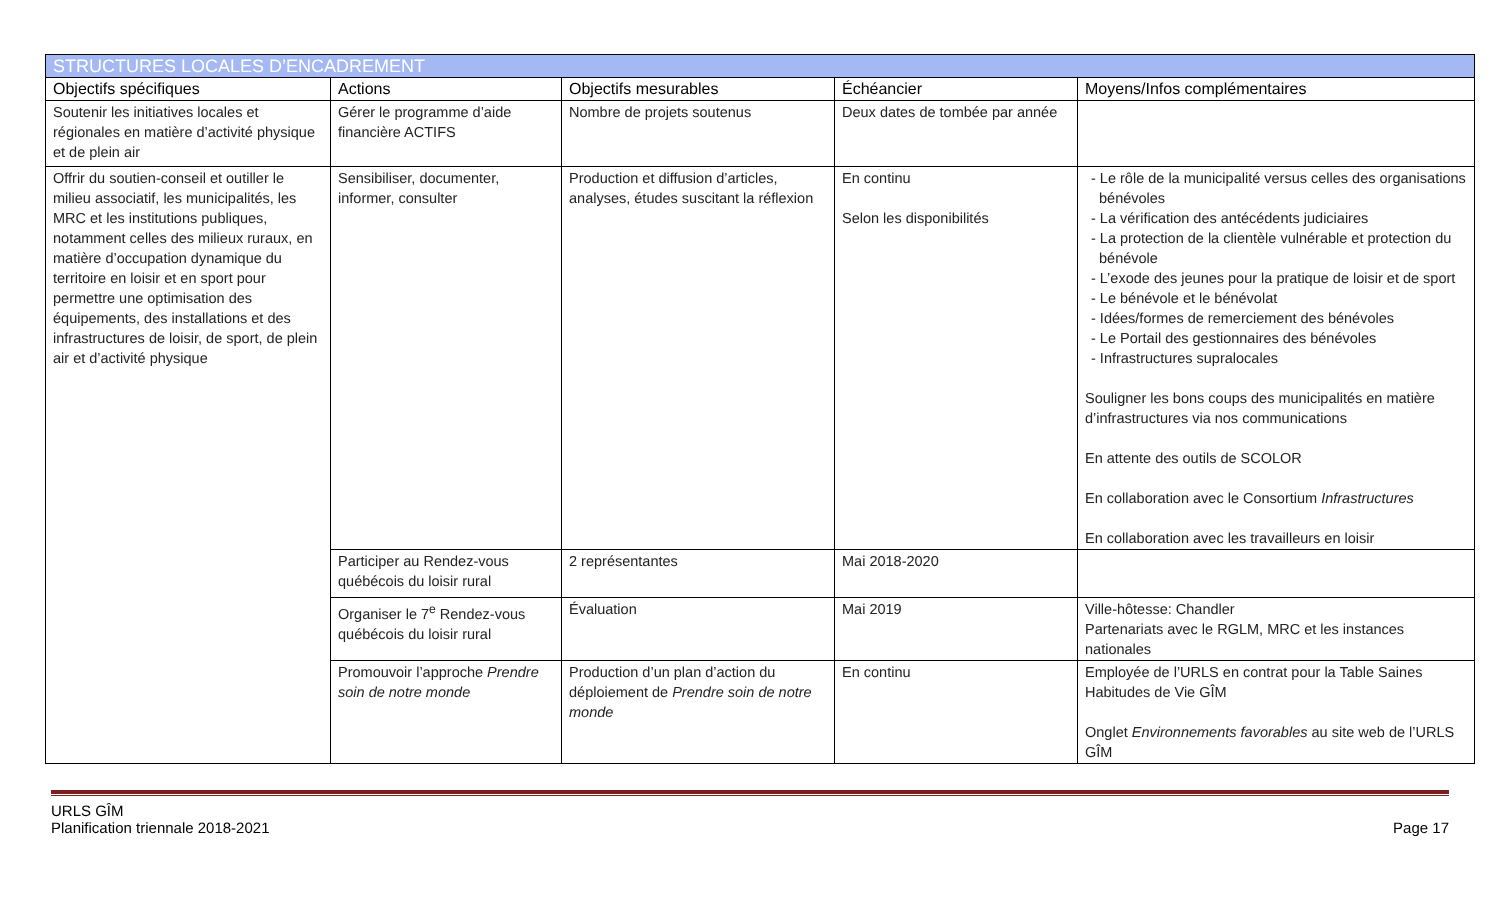| STRUCTURES LOCALES D’ENCADREMENT | | | | |
| --- | --- | --- | --- | --- |
| Objectifs spécifiques | Actions | Objectifs mesurables | Échéancier | Moyens/Infos complémentaires |
| Soutenir les initiatives locales et régionales en matière d’activité physique et de plein air | Gérer le programme d’aide financière ACTIFS | Nombre de projets soutenus | Deux dates de tombée par année | |
| Offrir du soutien-conseil et outiller le milieu associatif, les municipalités, les MRC et les institutions publiques, notamment celles des milieux ruraux, en matière d’occupation dynamique du territoire en loisir et en sport pour permettre une optimisation des équipements, des installations et des infrastructures de loisir, de sport, de plein air et d’activité physique | Sensibiliser, documenter, informer, consulter | Production et diffusion d’articles, analyses, études suscitant la réflexion | En continu Selon les disponibilités | - Le rôle de la municipalité versus celles des organisations bénévoles - La vérification des antécédents judiciaires - La protection de la clientèle vulnérable et protection du bénévole - L’exode des jeunes pour la pratique de loisir et de sport - Le bénévole et le bénévolat - Idées/formes de remerciement des bénévoles - Le Portail des gestionnaires des bénévoles - Infrastructures supralocales Souligner les bons coups des municipalités en matière d’infrastructures via nos communications En attente des outils de SCOLOR En collaboration avec le Consortium Infrastructures En collaboration avec les travailleurs en loisir |
| | Participer au Rendez-vous québécois du loisir rural | 2 représentantes | Mai 2018-2020 | |
| | Organiser le 7<sup>e</sup> Rendez-vous québécois du loisir rural | Évaluation | Mai 2019 | Ville-hôtesse: Chandler Partenariats avec le RGLM, MRC et les instances nationales |
| | Promouvoir l’approche Prendre soin de notre monde | Production d’un plan d’action du déploiement de Prendre soin de notre monde | En continu | Employée de l’URLS en contrat pour la Table Saines Habitudes de Vie GÎM Onglet Environnements favorables au site web de l’URLS GÎM |
URLS GÎM
Planification triennale 2018-2021
Page 17